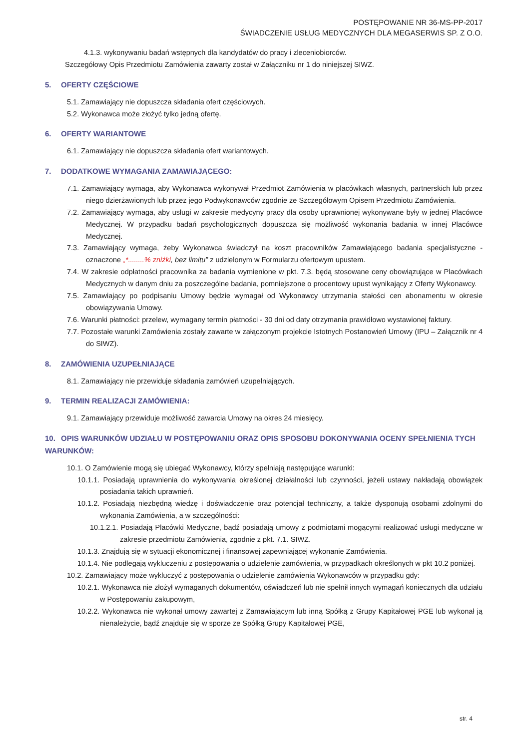POSTĘPOWANIE NR 36-MS-PP-2017
ŚWIADCZENIE USŁUG MEDYCZNYCH DLA MEGASERWIS SP. Z O.O.
4.1.3. wykonywaniu badań wstępnych dla kandydatów do pracy i zleceniobiorców.
Szczegółowy Opis Przedmiotu Zamówienia zawarty został w Załączniku nr 1 do niniejszej SIWZ.
5. OFERTY CZĘŚCIOWE
5.1. Zamawiający nie dopuszcza składania ofert częściowych.
5.2. Wykonawca może złożyć tylko jedną ofertę.
6. OFERTY WARIANTOWE
6.1. Zamawiający nie dopuszcza składania ofert wariantowych.
7. DODATKOWE WYMAGANIA ZAMAWIAJĄCEGO:
7.1. Zamawiający wymaga, aby Wykonawca wykonywał Przedmiot Zamówienia w placówkach własnych, partnerskich lub przez niego dzierżawionych lub przez jego Podwykonawców zgodnie ze Szczegółowym Opisem Przedmiotu Zamówienia.
7.2. Zamawiający wymaga, aby usługi w zakresie medycyny pracy dla osoby uprawnionej wykonywane były w jednej Placówce Medycznej. W przypadku badań psychologicznych dopuszcza się możliwość wykonania badania w innej Placówce Medycznej.
7.3. Zamawiający wymaga, żeby Wykonawca świadczył na koszt pracowników Zamawiającego badania specjalistyczne - oznaczone „*........% zniżki, bez limitu” z udzielonym w Formularzu ofertowym upustem.
7.4. W zakresie odpłatności pracownika za badania wymienione w pkt. 7.3. będą stosowane ceny obowiązujące w Placówkach Medycznych w danym dniu za poszczególne badania, pomniejszone o procentowy upust wynikający z Oferty Wykonawcy.
7.5. Zamawiający po podpisaniu Umowy będzie wymagał od Wykonawcy utrzymania stałości cen abonamentu w okresie obowiązywania Umowy.
7.6. Warunki płatności: przelew, wymagany termin płatności - 30 dni od daty otrzymania prawidłowo wystawionej faktury.
7.7. Pozostałe warunki Zamówienia zostały zawarte w załączonym projekcie Istotnych Postanowień Umowy (IPU – Załącznik nr 4 do SIWZ).
8. ZAMÓWIENIA UZUPEŁNIAJĄCE
8.1. Zamawiający nie przewiduje składania zamówień uzupełniających.
9. TERMIN REALIZACJI ZAMÓWIENIA:
9.1. Zamawiający przewiduje możliwość zawarcia Umowy na okres 24 miesięcy.
10. OPIS WARUNKÓW UDZIAŁU W POSTĘPOWANIU ORAZ OPIS SPOSOBU DOKONYWANIA OCENY SPEŁNIENIA TYCH WARUNKÓW:
10.1. O Zamówienie mogą się ubiegać Wykonawcy, którzy spełniają następujące warunki:
10.1.1. Posiadają uprawnienia do wykonywania określonej działalności lub czynności, jeżeli ustawy nakładają obowiązek posiadania takich uprawnień.
10.1.2. Posiadają niezbędną wiedzę i doświadczenie oraz potencjał techniczny, a także dysponują osobami zdolnymi do wykonania Zamówienia, a w szczególności:
10.1.2.1. Posiadają Placówki Medyczne, bądź posiadają umowy z podmiotami mogącymi realizować usługi medyczne w zakresie przedmiotu Zamówienia, zgodnie z pkt. 7.1. SIWZ.
10.1.3. Znajdują się w sytuacji ekonomicznej i finansowej zapewniającej wykonanie Zamówienia.
10.1.4. Nie podlegają wykluczeniu z postępowania o udzielenie zamówienia, w przypadkach określonych w pkt 10.2 poniżej.
10.2. Zamawiający może wykluczyć z postępowania o udzielenie zamówienia Wykonawców w przypadku gdy:
10.2.1. Wykonawca nie złożył wymaganych dokumentów, oświadczeń lub nie spełnił innych wymagań koniecznych dla udziału w Postępowaniu zakupowym,
10.2.2. Wykonawca nie wykonał umowy zawartej z Zamawiającym lub inną Spółką z Grupy Kapitałowej PGE lub wykonał ją nienależycie, bądź znajduje się w sporze ze Spółką Grupy Kapitałowej PGE,
str. 4